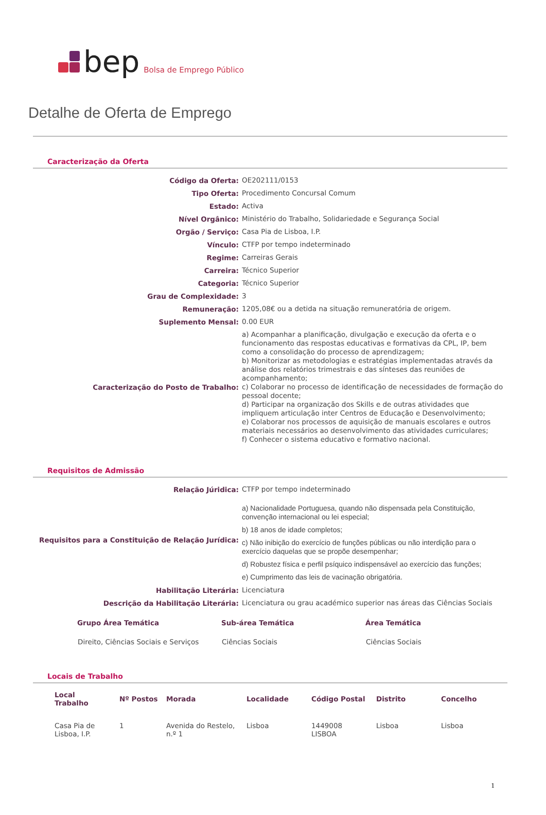bep Bolsa de Emprego Público
Detalhe de Oferta de Emprego
Caracterização da Oferta
| Código da Oferta: | OE202111/0153 |
| Tipo Oferta: | Procedimento Concursal Comum |
| Estado: | Activa |
| Nível Orgânico: | Ministério do Trabalho, Solidariedade e Segurança Social |
| Orgão / Serviço: | Casa Pia de Lisboa, I.P. |
| Vínculo: | CTFP por tempo indeterminado |
| Regime: | Carreiras Gerais |
| Carreira: | Técnico Superior |
| Categoria: | Técnico Superior |
| Grau de Complexidade: | 3 |
| Remuneração: | 1205,08€ ou a detida na situação remuneratória de origem. |
| Suplemento Mensal: | 0.00 EUR |
| Caracterização do Posto de Trabalho: | a) Acompanhar a planificação, divulgação e execução da oferta e o funcionamento das respostas educativas e formativas da CPL, IP, bem como a consolidação do processo de aprendizagem; b) Monitorizar as metodologias e estratégias implementadas através da análise dos relatórios trimestrais e das sínteses das reuniões de acompanhamento; c) Colaborar no processo de identificação de necessidades de formação do pessoal docente; d) Participar na organização dos Skills e de outras atividades que impliquem articulação inter Centros de Educação e Desenvolvimento; e) Colaborar nos processos de aquisição de manuais escolares e outros materiais necessários ao desenvolvimento das atividades curriculares; f) Conhecer o sistema educativo e formativo nacional. |
Requisitos de Admissão
| Relação Júridica: | CTFP por tempo indeterminado |
| Requisitos para a Constituição de Relação Jurídica: | a) Nacionalidade Portuguesa, quando não dispensada pela Constituição, convenção internacional ou lei especial; b) 18 anos de idade completos; c) Não inibição do exercício de funções públicas ou não interdição para o exercício daquelas que se propõe desempenhar; d) Robustez física e perfil psíquico indispensável ao exercício das funções; e) Cumprimento das leis de vacinação obrigatória. |
| Habilitação Literária: | Licenciatura |
| Descrição da Habilitação Literária: | Licenciatura ou grau académico superior nas áreas das Ciências Sociais |
| Grupo Área Temática | Sub-área Temática | Área Temática |
| --- | --- | --- |
| Direito, Ciências Sociais e Serviços | Ciências Sociais | Ciências Sociais |
Locais de Trabalho
| Local Trabalho | Nº Postos | Morada | Localidade | Código Postal | Distrito | Concelho |
| --- | --- | --- | --- | --- | --- | --- |
| Casa Pia de Lisboa, I.P. | 1 | Avenida do Restelo, n.º 1 | Lisboa | 1449008 LISBOA | Lisboa | Lisboa |
1